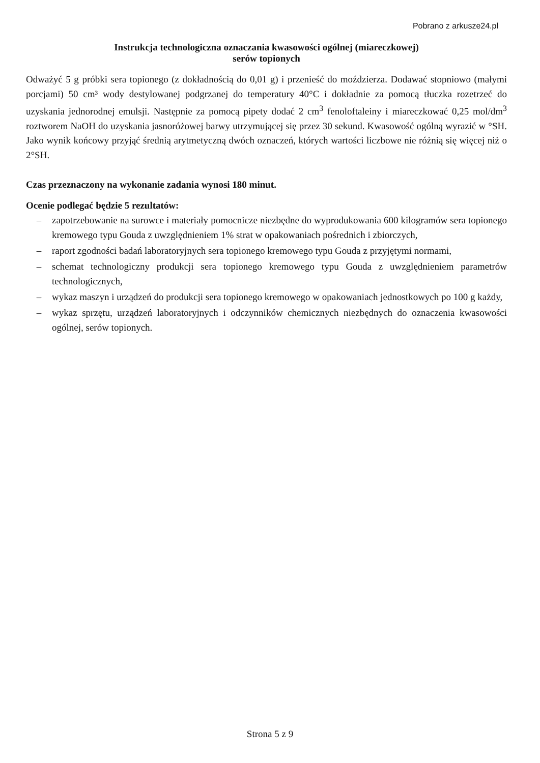Pobrano z arkusze24.pl
Instrukcja technologiczna oznaczania kwasowości ogólnej (miareczkowej)
serów topionych
Odważyć 5 g próbki sera topionego (z dokładnością do 0,01 g) i przenieść do moździerza. Dodawać stopniowo (małymi porcjami) 50 cm³ wody destylowanej podgrzanej do temperatury 40°C i dokładnie za pomocą tłuczka rozetrzeć do uzyskania jednorodnej emulsji. Następnie za pomocą pipety dodać 2 cm<sup>3</sup> fenoloftaleiny i miareczkować 0,25 mol/dm<sup>3</sup> roztworem NaOH do uzyskania jasnoróżowej barwy utrzymującej się przez 30 sekund. Kwasowość ogólną wyrazić w °SH. Jako wynik końcowy przyjąć średnią arytmetyczną dwóch oznaczeń, których wartości liczbowe nie różnią się więcej niż o 2°SH.
Czas przeznaczony na wykonanie zadania wynosi 180 minut.
Ocenie podlegać będzie 5 rezultatów:
– zapotrzebowanie na surowce i materiały pomocnicze niezbędne do wyprodukowania 600 kilogramów sera topionego kremowego typu Gouda z uwzględnieniem 1% strat w opakowaniach pośrednich i zbiorczych,
– raport zgodności badań laboratoryjnych sera topionego kremowego typu Gouda z przyjętymi normami,
– schemat technologiczny produkcji sera topionego kremowego typu Gouda z uwzględnieniem parametrów technologicznych,
– wykaz maszyn i urządzeń do produkcji sera topionego kremowego w opakowaniach jednostkowych po 100 g każdy,
– wykaz sprzętu, urządzeń laboratoryjnych i odczynników chemicznych niezbędnych do oznaczenia kwasowości ogólnej, serów topionych.
Strona 5 z 9